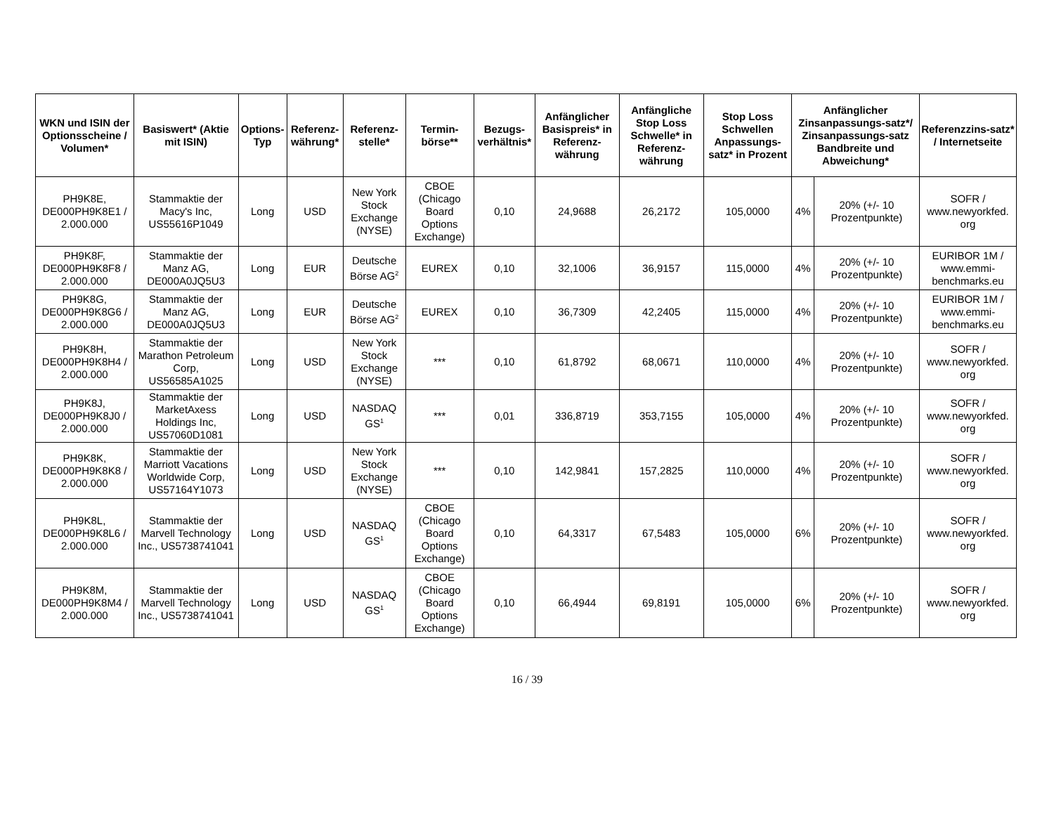| WKN und ISIN der Optionsscheine / Volumen* | Basiswert* (Aktie mit ISIN) | Options-Typ | Referenz-währung* | Referenz-stelle* | Termin-börse** | Bezugs-verhältnis* | Anfänglicher Basispreis* in Referenz-währung | Anfängliche Stop Loss Schwelle* in Referenz-währung | Stop Loss Schwellen Anpassungs-satz* in Prozent | Anfänglicher Zinsanpassungs-satz*/ Zinsanpassungs-satz Bandbreite und Abweichung* | | Referenzzins-satz* / Internetseite |
| --- | --- | --- | --- | --- | --- | --- | --- | --- | --- | --- | --- | --- |
| PH9K8E, DE000PH9K8E1 / 2.000.000 | Stammaktie der Macy's Inc, US55616P1049 | Long | USD | New York Stock Exchange (NYSE) | CBOE (Chicago Board Options Exchange) | 0,10 | 24,9688 | 26,2172 | 105,0000 | 4% | 20% (+/- 10 Prozentpunkte) | SOFR / www.newyorkfed. org |
| PH9K8F, DE000PH9K8F8 / 2.000.000 | Stammaktie der Manz AG, DE000A0JQ5U3 | Long | EUR | Deutsche Börse AG<sup>2</sup> | EUREX | 0,10 | 32,1006 | 36,9157 | 115,0000 | 4% | 20% (+/- 10 Prozentpunkte) | EURIBOR 1M / www.emmi-benchmarks.eu |
| PH9K8G, DE000PH9K8G6 / 2.000.000 | Stammaktie der Manz AG, DE000A0JQ5U3 | Long | EUR | Deutsche Börse AG<sup>2</sup> | EUREX | 0,10 | 36,7309 | 42,2405 | 115,0000 | 4% | 20% (+/- 10 Prozentpunkte) | EURIBOR 1M / www.emmi-benchmarks.eu |
| PH9K8H, DE000PH9K8H4 / 2.000.000 | Stammaktie der Marathon Petroleum Corp, US56585A1025 | Long | USD | New York Stock Exchange (NYSE) | *** | 0,10 | 61,8792 | 68,0671 | 110,0000 | 4% | 20% (+/- 10 Prozentpunkte) | SOFR / www.newyorkfed. org |
| PH9K8J, DE000PH9K8J0 / 2.000.000 | Stammaktie der MarketAxess Holdings Inc, US57060D1081 | Long | USD | NASDAQ GS<sup>1</sup> | *** | 0,01 | 336,8719 | 353,7155 | 105,0000 | 4% | 20% (+/- 10 Prozentpunkte) | SOFR / www.newyorkfed. org |
| PH9K8K, DE000PH9K8K8 / 2.000.000 | Stammaktie der Marriott Vacations Worldwide Corp, US57164Y1073 | Long | USD | New York Stock Exchange (NYSE) | *** | 0,10 | 142,9841 | 157,2825 | 110,0000 | 4% | 20% (+/- 10 Prozentpunkte) | SOFR / www.newyorkfed. org |
| PH9K8L, DE000PH9K8L6 / 2.000.000 | Stammaktie der Marvell Technology Inc., US5738741041 | Long | USD | NASDAQ GS<sup>1</sup> | CBOE (Chicago Board Options Exchange) | 0,10 | 64,3317 | 67,5483 | 105,0000 | 6% | 20% (+/- 10 Prozentpunkte) | SOFR / www.newyorkfed. org |
| PH9K8M, DE000PH9K8M4 / 2.000.000 | Stammaktie der Marvell Technology Inc., US5738741041 | Long | USD | NASDAQ GS<sup>1</sup> | CBOE (Chicago Board Options Exchange) | 0,10 | 66,4944 | 69,8191 | 105,0000 | 6% | 20% (+/- 10 Prozentpunkte) | SOFR / www.newyorkfed. org |
16 / 39